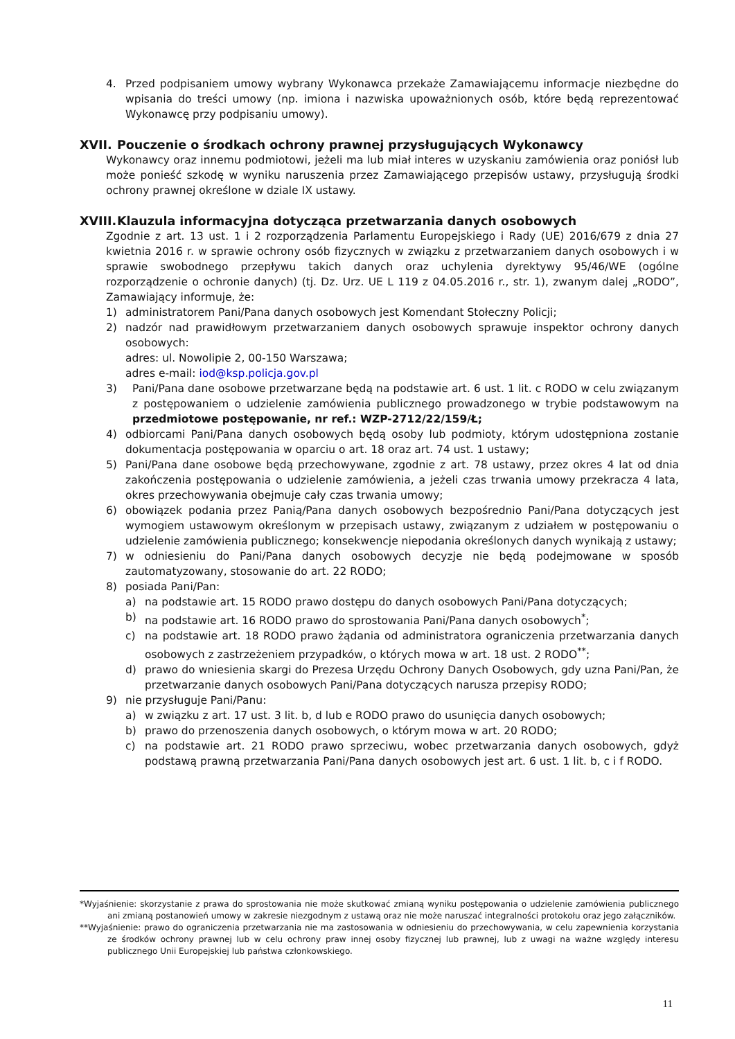4. Przed podpisaniem umowy wybrany Wykonawca przekaże Zamawiającemu informacje niezbędne do wpisania do treści umowy (np. imiona i nazwiska upoważnionych osób, które będą reprezentować Wykonawcę przy podpisaniu umowy).
XVII. Pouczenie o środkach ochrony prawnej przysługujących Wykonawcy
Wykonawcy oraz innemu podmiotowi, jeżeli ma lub miał interes w uzyskaniu zamówienia oraz poniósł lub może ponieść szkodę w wyniku naruszenia przez Zamawiającego przepisów ustawy, przysługują środki ochrony prawnej określone w dziale IX ustawy.
XVIII. Klauzula informacyjna dotycząca przetwarzania danych osobowych
Zgodnie z art. 13 ust. 1 i 2 rozporządzenia Parlamentu Europejskiego i Rady (UE) 2016/679 z dnia 27 kwietnia 2016 r. w sprawie ochrony osób fizycznych w związku z przetwarzaniem danych osobowych i w sprawie swobodnego przepływu takich danych oraz uchylenia dyrektywy 95/46/WE (ogólne rozporządzenie o ochronie danych) (tj. Dz. Urz. UE L 119 z 04.05.2016 r., str. 1), zwanym dalej „RODO”, Zamawiający informuje, że:
1) administratorem Pani/Pana danych osobowych jest Komendant Stołeczny Policji;
2) nadzór nad prawidłowym przetwarzaniem danych osobowych sprawuje inspektor ochrony danych osobowych:
adres: ul. Nowolipie 2, 00-150 Warszawa;
adres e-mail: iod@ksp.policja.gov.pl
3) Pani/Pana dane osobowe przetwarzane będą na podstawie art. 6 ust. 1 lit. c RODO w celu związanym z postępowaniem o udzielenie zamówienia publicznego prowadzonego w trybie podstawowym na przedmiotowe postępowanie, nr ref.: WZP-2712/22/159/Ł;
4) odbiorcami Pani/Pana danych osobowych będą osoby lub podmioty, którym udostępniona zostanie dokumentacja postępowania w oparciu o art. 18 oraz art. 74 ust. 1 ustawy;
5) Pani/Pana dane osobowe będą przechowywane, zgodnie z art. 78 ustawy, przez okres 4 lat od dnia zakończenia postępowania o udzielenie zamówienia, a jeżeli czas trwania umowy przekracza 4 lata, okres przechowywania obejmuje cały czas trwania umowy;
6) obowiązek podania przez Panią/Pana danych osobowych bezpośrednio Pani/Pana dotyczących jest wymogiem ustawowym określonym w przepisach ustawy, związanym z udziałem w postępowaniu o udzielenie zamówienia publicznego; konsekwencje niepodania określonych danych wynikają z ustawy;
7) w odniesieniu do Pani/Pana danych osobowych decyzje nie będą podejmowane w sposób zautomatyzowany, stosowanie do art. 22 RODO;
8) posiada Pani/Pan:
a) na podstawie art. 15 RODO prawo dostępu do danych osobowych Pani/Pana dotyczących;
b) na podstawie art. 16 RODO prawo do sprostowania Pani/Pana danych osobowych<sup>*</sup>;
c) na podstawie art. 18 RODO prawo żądania od administratora ograniczenia przetwarzania danych osobowych z zastrzeżeniem przypadków, o których mowa w art. 18 ust. 2 RODO<sup>**</sup>;
d) prawo do wniesienia skargi do Prezesa Urzędu Ochrony Danych Osobowych, gdy uzna Pani/Pan, że przetwarzanie danych osobowych Pani/Pana dotyczących narusza przepisy RODO;
9) nie przysługuje Pani/Panu:
a) w związku z art. 17 ust. 3 lit. b, d lub e RODO prawo do usunięcia danych osobowych;
b) prawo do przenoszenia danych osobowych, o którym mowa w art. 20 RODO;
c) na podstawie art. 21 RODO prawo sprzeciwu, wobec przetwarzania danych osobowych, gdyż podstawą prawną przetwarzania Pani/Pana danych osobowych jest art. 6 ust. 1 lit. b, c i f RODO.
*Wyjaśnienie: skorzystanie z prawa do sprostowania nie może skutkować zmianą wyniku postępowania o udzielenie zamówienia publicznego ani zmianą postanowień umowy w zakresie niezgodnym z ustawą oraz nie może naruszać integralności protokołu oraz jego załączników.
**Wyjaśnienie: prawo do ograniczenia przetwarzania nie ma zastosowania w odniesieniu do przechowywania, w celu zapewnienia korzystania ze środków ochrony prawnej lub w celu ochrony praw innej osoby fizycznej lub prawnej, lub z uwagi na ważne względy interesu publicznego Unii Europejskiej lub państwa członkowskiego.
11